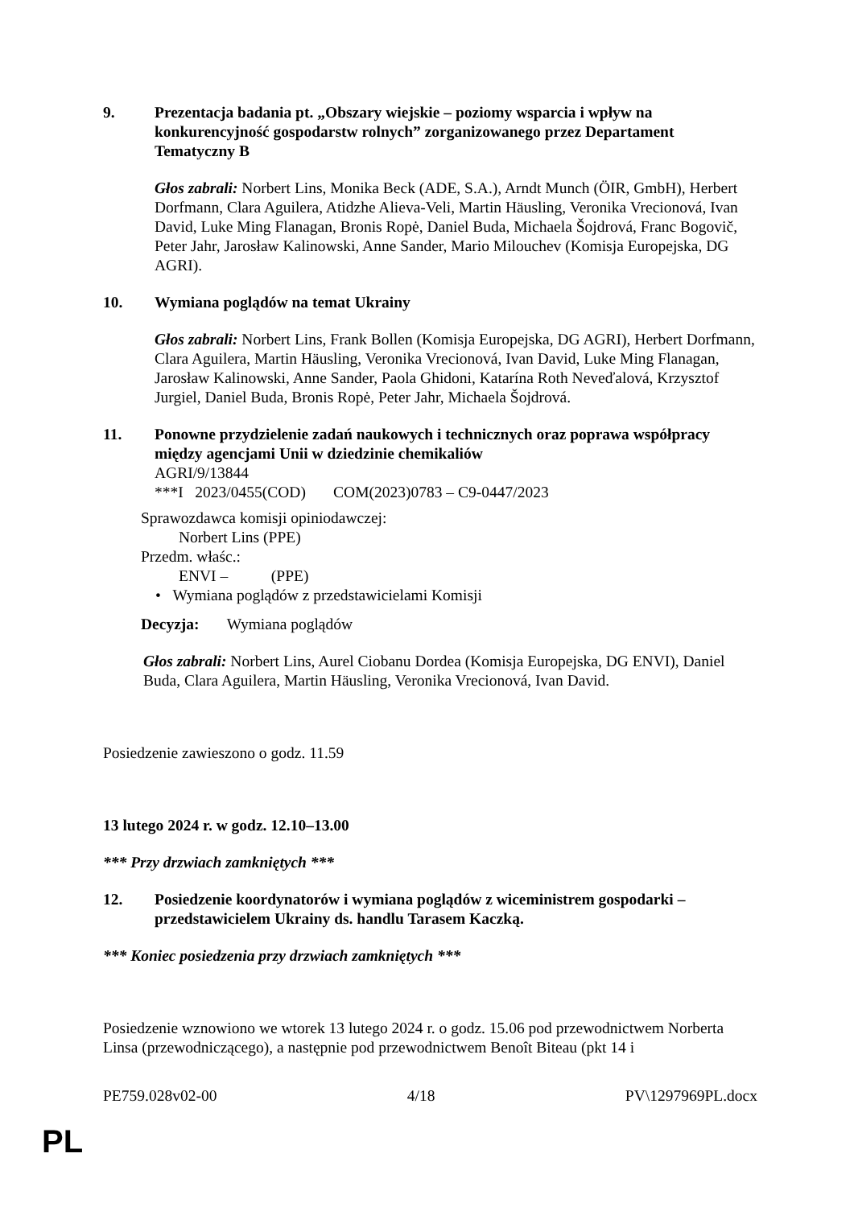9. Prezentacja badania pt. „Obszary wiejskie – poziomy wsparcia i wpływ na konkurencyjność gospodarstw rolnych” zorganizowanego przez Departament Tematyczny B
Głos zabrali: Norbert Lins, Monika Beck (ADE, S.A.), Arndt Munch (ÖIR, GmbH), Herbert Dorfmann, Clara Aguilera, Atidzhe Alieva-Veli, Martin Häusling, Veronika Vrecionová, Ivan David, Luke Ming Flanagan, Bronis Ropė, Daniel Buda, Michaela Šojdrová, Franc Bogovič, Peter Jahr, Jarosław Kalinowski, Anne Sander, Mario Milouchev (Komisja Europejska, DG AGRI).
10. Wymiana poglądów na temat Ukrainy
Głos zabrali: Norbert Lins, Frank Bollen (Komisja Europejska, DG AGRI), Herbert Dorfmann, Clara Aguilera, Martin Häusling, Veronika Vrecionová, Ivan David, Luke Ming Flanagan, Jarosław Kalinowski, Anne Sander, Paola Ghidoni, Katarína Roth Neveďalová, Krzysztof Jurgiel, Daniel Buda, Bronis Ropė, Peter Jahr, Michaela Šojdrová.
11. Ponowne przydzielenie zadań naukowych i technicznych oraz poprawa współpracy między agencjami Unii w dziedzinie chemikaliów
AGRI/9/13844
***I 2023/0455(COD) COM(2023)0783 – C9-0447/2023
Sprawozdawca komisji opiniodawczej:
Norbert Lins (PPE)
Przedm. właśc.:
ENVI – (PPE)
• Wymiana poglądów z przedstawicielami Komisji
Decyzja: Wymiana poglądów
Głos zabrali: Norbert Lins, Aurel Ciobanu Dordea (Komisja Europejska, DG ENVI), Daniel Buda, Clara Aguilera, Martin Häusling, Veronika Vrecionová, Ivan David.
Posiedzenie zawieszono o godz. 11.59
13 lutego 2024 r. w godz. 12.10–13.00
*** Przy drzwiach zamkniętych ***
12. Posiedzenie koordynatorów i wymiana poglądów z wiceministrem gospodarki – przedstawicielem Ukrainy ds. handlu Tarasem Kaczką.
*** Koniec posiedzenia przy drzwiach zamkniętych ***
Posiedzenie wznowiono we wtorek 13 lutego 2024 r. o godz. 15.06 pod przewodnictwem Norberta Linsa (przewodniczącego), a następnie pod przewodnictwem Benoît Biteau (pkt 14 i
PE759.028v02-00 4/18 PV\1297969PL.docx
PL